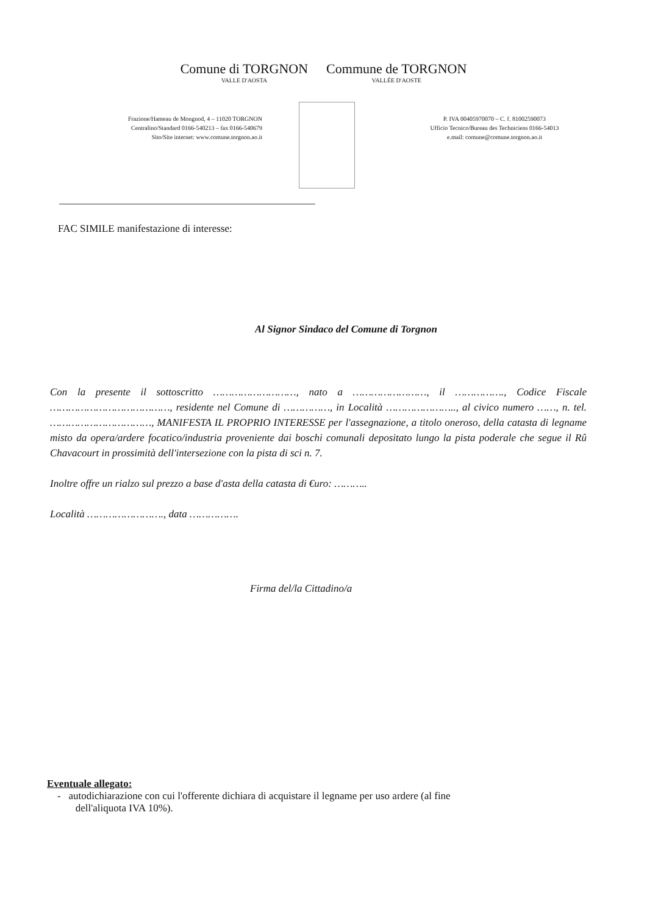Comune di TORGNON
VALLE D'AOSTA
Commune de TORGNON
VALLÉE D'AOSTE
Frazione/Hameau de Mongnod, 4 – 11020 TORGNON
Centralino/Standard 0166-540213 – fax 0166-540679
Sito/Site internet: www.comune.torgnon.ao.it
P. IVA 00405970070 – C. f. 81002590073
Ufficio Tecnico/Bureau des Techniciens 0166-54013
e.mail: comune@comune.torgnon.ao.it
FAC SIMILE manifestazione di interesse:
Al Signor Sindaco del Comune di Torgnon
Con la presente il sottoscritto ………………………, nato a ……………………, il ……………., Codice Fiscale …………………………………, residente nel Comune di ……………, in Località ………………….., al civico numero ……, n. tel. ……………………………, MANIFESTA IL PROPRIO INTERESSE per l'assegnazione, a titolo oneroso, della catasta di legname misto da opera/ardere focatico/industria proveniente dai boschi comunali depositato lungo la pista poderale che segue il Rû Chavacourt in prossimità dell'intersezione con la pista di sci n. 7.
Inoltre offre un rialzo sul prezzo a base d'asta della catasta di €uro: ………..
Località ……………………., data …………….
Firma del/la Cittadino/a
Eventuale allegato:
- autodichiarazione con cui l'offerente dichiara di acquistare il legname per uso ardere (al fine
dell'aliquota IVA 10%).